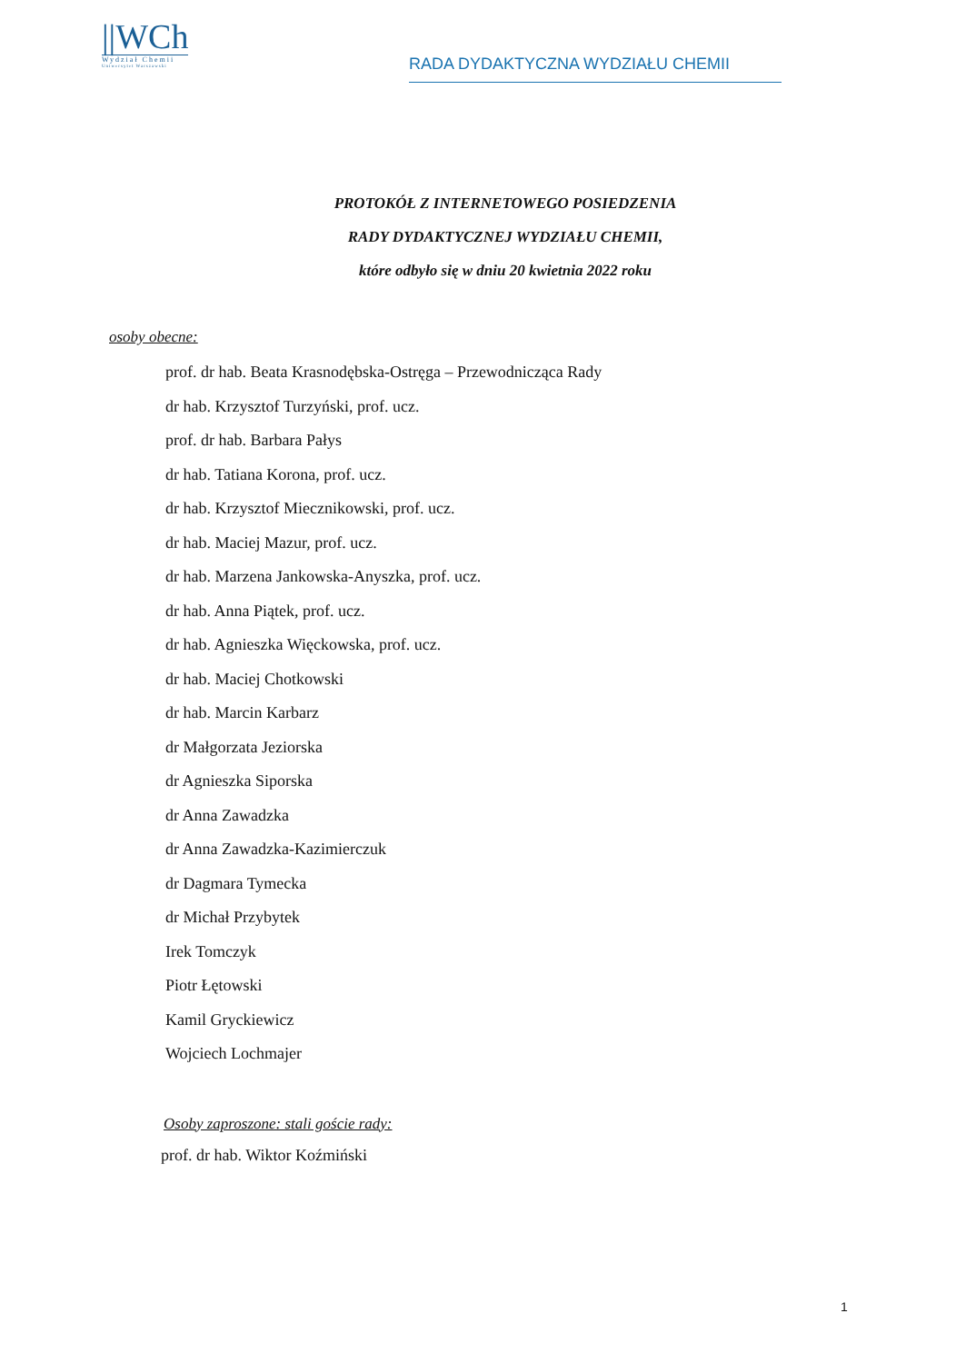||WCh
Wydział Chemii
Uniwersytet Warszawski
RADA DYDAKTYCZNA WYDZIAŁU CHEMII
PROTOKÓŁ Z INTERNETOWEGO POSIEDZENIA
RADY DYDAKTYCZNEJ WYDZIAŁU CHEMII,
które odbyło się w dniu 20 kwietnia 2022 roku
osoby obecne:
prof. dr hab. Beata Krasnodębska-Ostręga – Przewodnicząca Rady
dr hab. Krzysztof Turzyński, prof. ucz.
prof. dr hab. Barbara Pałys
dr hab. Tatiana Korona, prof. ucz.
dr hab. Krzysztof Miecznikowski, prof. ucz.
dr hab. Maciej Mazur, prof. ucz.
dr hab. Marzena Jankowska-Anyszka, prof. ucz.
dr hab. Anna Piątek, prof. ucz.
dr hab. Agnieszka Więckowska, prof. ucz.
dr hab. Maciej Chotkowski
dr hab. Marcin Karbarz
dr Małgorzata Jeziorska
dr Agnieszka Siporska
dr Anna Zawadzka
dr Anna Zawadzka-Kazimierczuk
dr Dagmara Tymecka
dr Michał Przybytek
Irek Tomczyk
Piotr Łętowski
Kamil Gryckiewicz
Wojciech Lochmajer
Osoby zaproszone: stali goście rady:
prof. dr hab. Wiktor Koźmiński
1